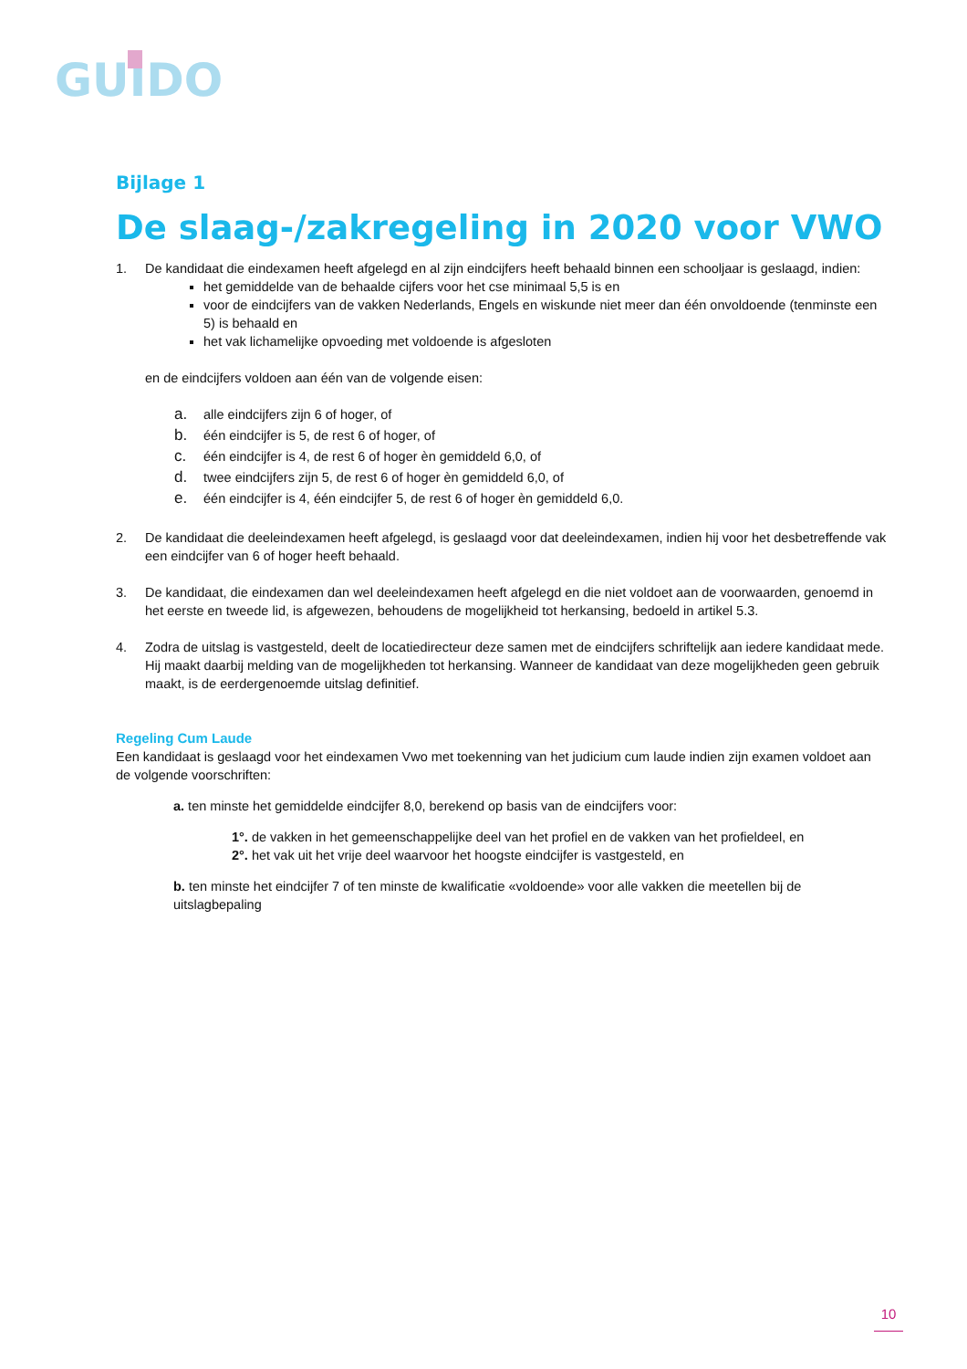GUIDO
Bijlage 1
De slaag-/zakregeling in 2020 voor VWO
1. De kandidaat die eindexamen heeft afgelegd en al zijn eindcijfers heeft behaald binnen een schooljaar is geslaagd, indien:
het gemiddelde van de behaalde cijfers voor het cse minimaal 5,5 is en
voor de eindcijfers van de vakken Nederlands, Engels en wiskunde niet meer dan één onvoldoende (tenminste een 5) is behaald en
het vak lichamelijke opvoeding met voldoende is afgesloten
en de eindcijfers voldoen aan één van de volgende eisen:
a. alle eindcijfers zijn 6 of hoger, of
b. één eindcijfer is 5, de rest 6 of hoger, of
c. één eindcijfer is 4, de rest 6 of hoger èn gemiddeld 6,0, of
d. twee eindcijfers zijn 5, de rest 6 of hoger èn gemiddeld 6,0, of
e. één eindcijfer is 4, één eindcijfer 5, de rest 6 of hoger èn gemiddeld 6,0.
2. De kandidaat die deeleindexamen heeft afgelegd, is geslaagd voor dat deeleindexamen, indien hij voor het desbetreffende vak een eindcijfer van 6 of hoger heeft behaald.
3. De kandidaat, die eindexamen dan wel deeleindexamen heeft afgelegd en die niet voldoet aan de voorwaarden, genoemd in het eerste en tweede lid, is afgewezen, behoudens de mogelijkheid tot herkansing, bedoeld in artikel 5.3.
4. Zodra de uitslag is vastgesteld, deelt de locatiedirecteur deze samen met de eindcijfers schriftelijk aan iedere kandidaat mede. Hij maakt daarbij melding van de mogelijkheden tot herkansing. Wanneer de kandidaat van deze mogelijkheden geen gebruik maakt, is de eerdergenoemde uitslag definitief.
Regeling Cum Laude
Een kandidaat is geslaagd voor het eindexamen Vwo met toekenning van het judicium cum laude indien zijn examen voldoet aan de volgende voorschriften:
a. ten minste het gemiddelde eindcijfer 8,0, berekend op basis van de eindcijfers voor:
1°. de vakken in het gemeenschappelijke deel van het profiel en de vakken van het profieldeel, en
2°. het vak uit het vrije deel waarvoor het hoogste eindcijfer is vastgesteld, en
b. ten minste het eindcijfer 7 of ten minste de kwalificatie «voldoende» voor alle vakken die meetellen bij de uitslagbepaling
10